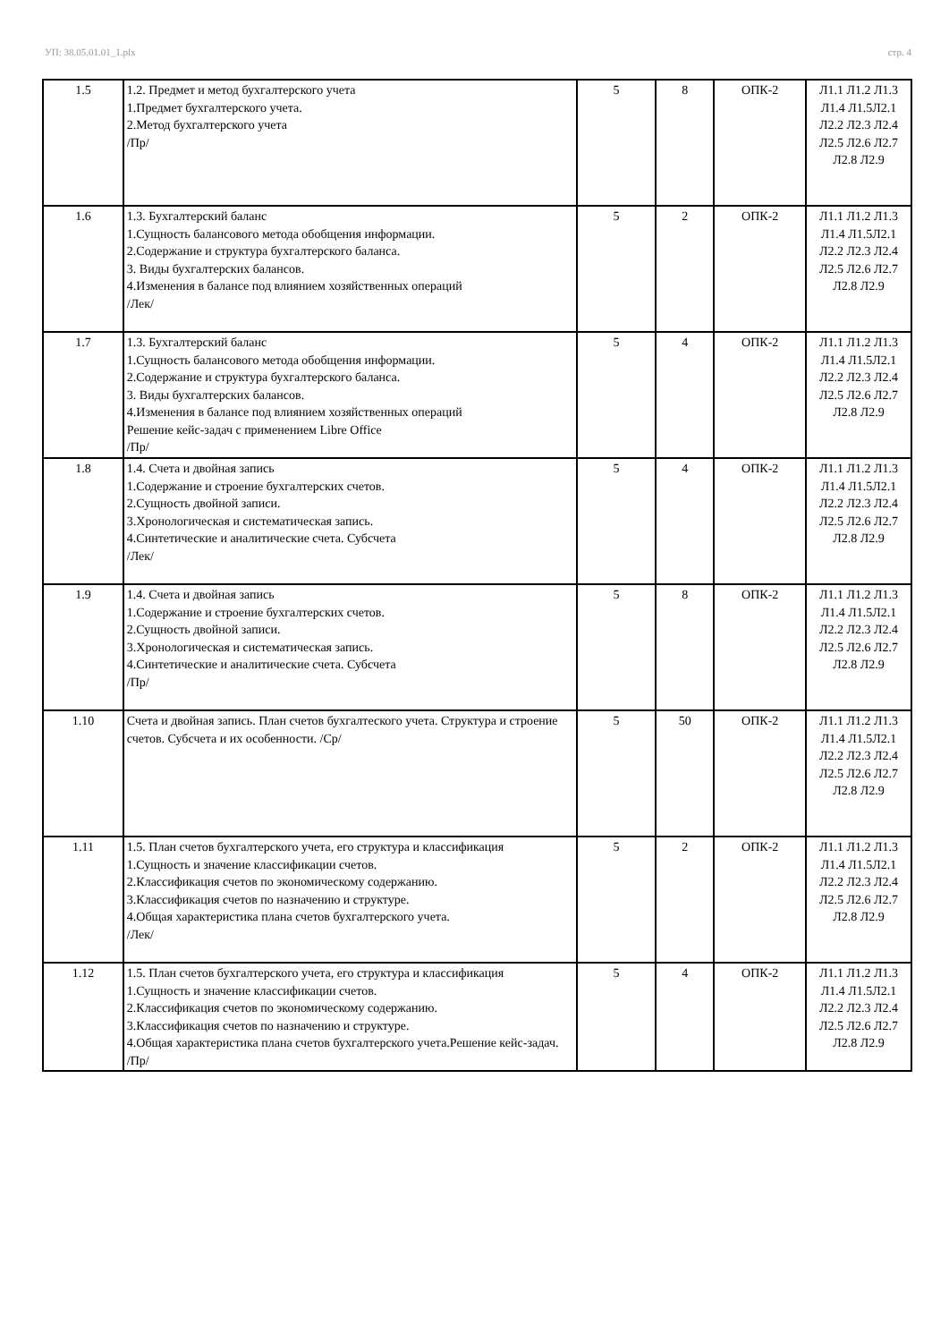УП: 38.05.01.01_1.plx стр. 4
| 1.5 | 1.2. Предмет и метод бухгалтерского учета 1.Предмет бухгалтерского учета. 2.Метод бухгалтерского учета /Пр/ | 5 | 8 | ОПК-2 | Л1.1 Л1.2 Л1.3 Л1.4 Л1.5Л2.1 Л2.2 Л2.3 Л2.4 Л2.5 Л2.6 Л2.7 Л2.8 Л2.9 |
| 1.6 | 1.3. Бухгалтерский баланс 1.Сущность балансового метода обобщения информации. 2.Содержание и структура бухгалтерского баланса. 3. Виды бухгалтерских балансов. 4.Изменения в балансе под влиянием хозяйственных операций /Лек/ | 5 | 2 | ОПК-2 | Л1.1 Л1.2 Л1.3 Л1.4 Л1.5Л2.1 Л2.2 Л2.3 Л2.4 Л2.5 Л2.6 Л2.7 Л2.8 Л2.9 |
| 1.7 | 1.3. Бухгалтерский баланс 1.Сущность балансового метода обобщения информации. 2.Содержание и структура бухгалтерского баланса. 3. Виды бухгалтерских балансов. 4.Изменения в балансе под влиянием хозяйственных операций Решение кейс-задач с применением Libre Office /Пр/ | 5 | 4 | ОПК-2 | Л1.1 Л1.2 Л1.3 Л1.4 Л1.5Л2.1 Л2.2 Л2.3 Л2.4 Л2.5 Л2.6 Л2.7 Л2.8 Л2.9 |
| 1.8 | 1.4. Счета и двойная запись 1.Содержание и строение бухгалтерских счетов. 2.Сущность двойной записи. 3.Хронологическая и систематическая запись. 4.Синтетические и аналитические счета. Субсчета /Лек/ | 5 | 4 | ОПК-2 | Л1.1 Л1.2 Л1.3 Л1.4 Л1.5Л2.1 Л2.2 Л2.3 Л2.4 Л2.5 Л2.6 Л2.7 Л2.8 Л2.9 |
| 1.9 | 1.4. Счета и двойная запись 1.Содержание и строение бухгалтерских счетов. 2.Сущность двойной записи. 3.Хронологическая и систематическая запись. 4.Синтетические и аналитические счета. Субсчета /Пр/ | 5 | 8 | ОПК-2 | Л1.1 Л1.2 Л1.3 Л1.4 Л1.5Л2.1 Л2.2 Л2.3 Л2.4 Л2.5 Л2.6 Л2.7 Л2.8 Л2.9 |
| 1.10 | Счета и двойная запись. План счетов бухгалтеского учета. Структура и строение счетов. Субсчета и их особенности. /Ср/ | 5 | 50 | ОПК-2 | Л1.1 Л1.2 Л1.3 Л1.4 Л1.5Л2.1 Л2.2 Л2.3 Л2.4 Л2.5 Л2.6 Л2.7 Л2.8 Л2.9 |
| 1.11 | 1.5. План счетов бухгалтерского учета, его структура и классификация 1.Сущность и значение классификации счетов. 2.Классификация счетов по экономическому содержанию. 3.Классификация счетов по назначению и структуре. 4.Общая характеристика плана счетов бухгалтерского учета. /Лек/ | 5 | 2 | ОПК-2 | Л1.1 Л1.2 Л1.3 Л1.4 Л1.5Л2.1 Л2.2 Л2.3 Л2.4 Л2.5 Л2.6 Л2.7 Л2.8 Л2.9 |
| 1.12 | 1.5. План счетов бухгалтерского учета, его структура и классификация 1.Сущность и значение классификации счетов. 2.Классификация счетов по экономическому содержанию. 3.Классификация счетов по назначению и структуре. 4.Общая характеристика плана счетов бухгалтерского учета.Решение кейс-задач. /Пр/ | 5 | 4 | ОПК-2 | Л1.1 Л1.2 Л1.3 Л1.4 Л1.5Л2.1 Л2.2 Л2.3 Л2.4 Л2.5 Л2.6 Л2.7 Л2.8 Л2.9 |